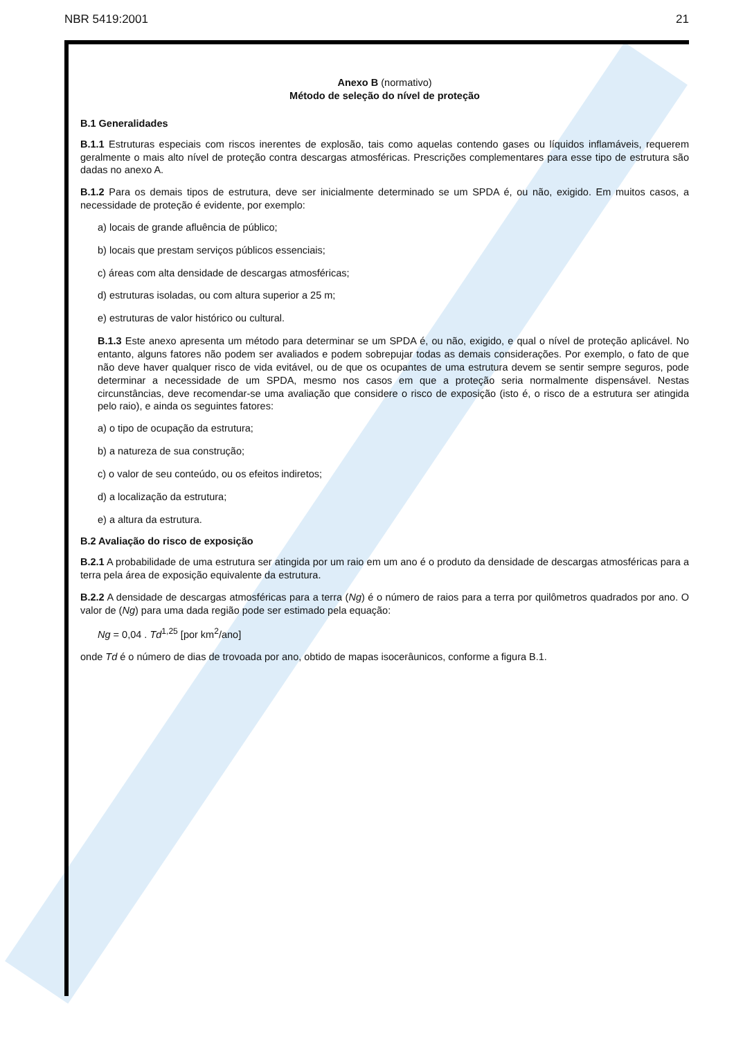NBR 5419:2001 21
Anexo B (normativo)
Método de seleção do nível de proteção
B.1 Generalidades
B.1.1 Estruturas especiais com riscos inerentes de explosão, tais como aquelas contendo gases ou líquidos inflamáveis, requerem geralmente o mais alto nível de proteção contra descargas atmosféricas. Prescrições complementares para esse tipo de estrutura são dadas no anexo A.
B.1.2 Para os demais tipos de estrutura, deve ser inicialmente determinado se um SPDA é, ou não, exigido. Em muitos casos, a necessidade de proteção é evidente, por exemplo:
a) locais de grande afluência de público;
b) locais que prestam serviços públicos essenciais;
c) áreas com alta densidade de descargas atmosféricas;
d) estruturas isoladas, ou com altura superior a 25 m;
e) estruturas de valor histórico ou cultural.
B.1.3 Este anexo apresenta um método para determinar se um SPDA é, ou não, exigido, e qual o nível de proteção aplicável. No entanto, alguns fatores não podem ser avaliados e podem sobrepujar todas as demais considerações. Por exemplo, o fato de que não deve haver qualquer risco de vida evitável, ou de que os ocupantes de uma estrutura devem se sentir sempre seguros, pode determinar a necessidade de um SPDA, mesmo nos casos em que a proteção seria normalmente dispensável. Nestas circunstâncias, deve recomendar-se uma avaliação que considere o risco de exposição (isto é, o risco de a estrutura ser atingida pelo raio), e ainda os seguintes fatores:
a) o tipo de ocupação da estrutura;
b) a natureza de sua construção;
c) o valor de seu conteúdo, ou os efeitos indiretos;
d) a localização da estrutura;
e) a altura da estrutura.
B.2 Avaliação do risco de exposição
B.2.1 A probabilidade de uma estrutura ser atingida por um raio em um ano é o produto da densidade de descargas atmosféricas para a terra pela área de exposição equivalente da estrutura.
B.2.2 A densidade de descargas atmosféricas para a terra (Ng) é o número de raios para a terra por quilômetros quadrados por ano. O valor de (Ng) para uma dada região pode ser estimado pela equação:
Ng = 0,04 . Td<sup>1,25</sup> [por km<sup>2</sup>/ano]
onde Td é o número de dias de trovoada por ano, obtido de mapas isocerâunicos, conforme a figura B.1.